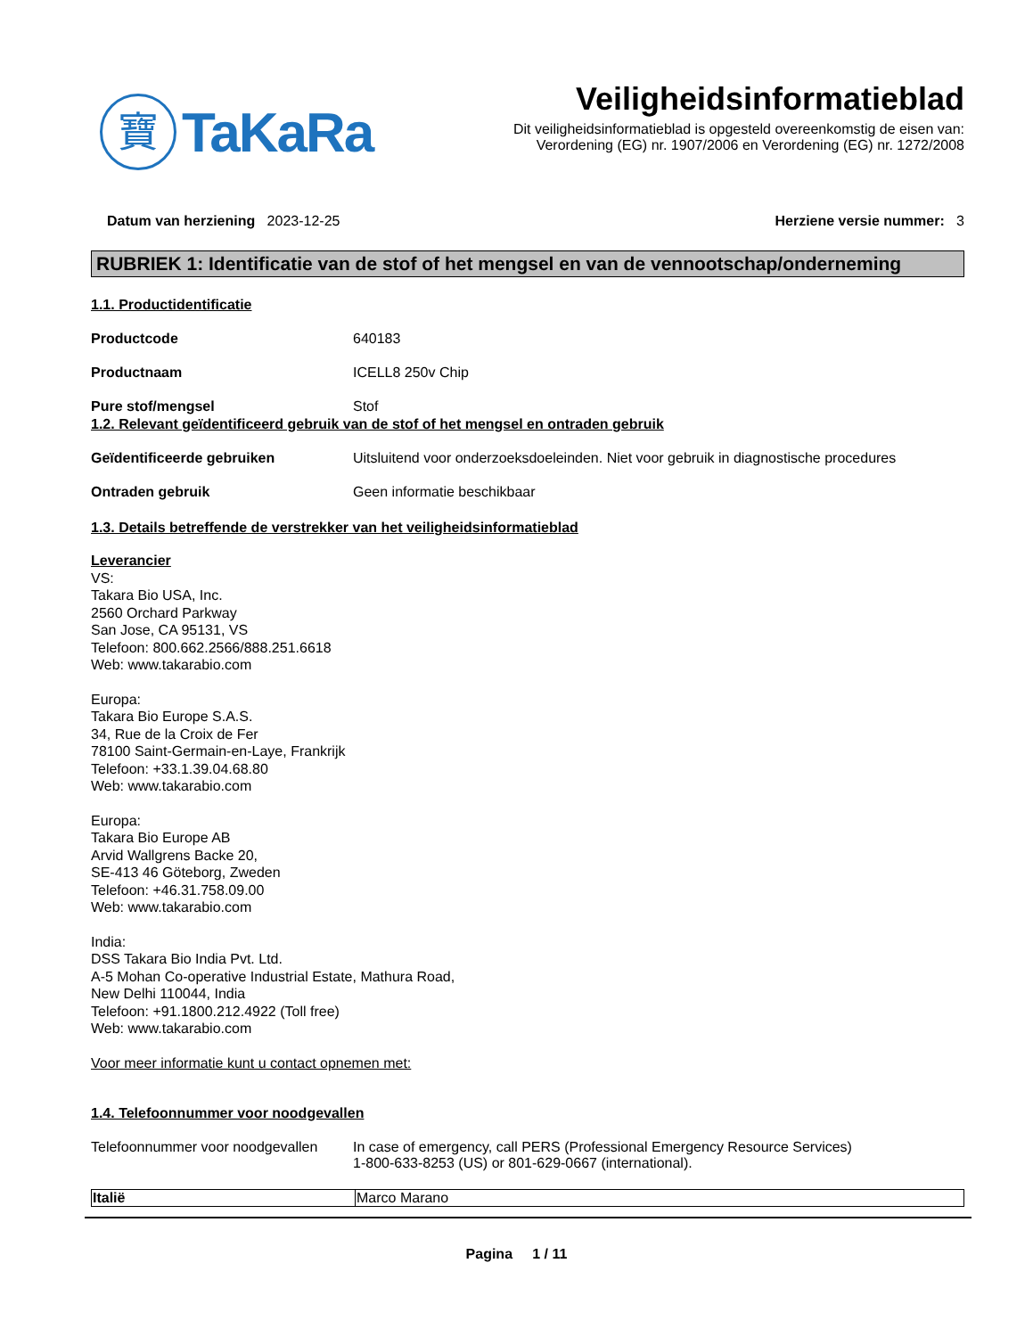寶
TaKaRa
Veiligheidsinformatieblad
Dit veiligheidsinformatieblad is opgesteld overeenkomstig de eisen van:
Verordening (EG) nr. 1907/2006 en Verordening (EG) nr. 1272/2008
Datum van herziening 2023-12-25
Herziene versie nummer: 3
RUBRIEK 1: Identificatie van de stof of het mengsel en van de vennootschap/onderneming
1.1. Productidentificatie
Productcode 640183
Productnaam ICELL8 250v Chip
Pure stof/mengsel Stof
1.2. Relevant geïdentificeerd gebruik van de stof of het mengsel en ontraden gebruik
Geïdentificeerde gebruiken Uitsluitend voor onderzoeksdoeleinden. Niet voor gebruik in diagnostische procedures
Ontraden gebruik Geen informatie beschikbaar
1.3. Details betreffende de verstrekker van het veiligheidsinformatieblad
Leverancier
VS:
Takara Bio USA, Inc.
2560 Orchard Parkway
San Jose, CA 95131, VS
Telefoon: 800.662.2566/888.251.6618
Web: www.takarabio.com
Europa:
Takara Bio Europe S.A.S.
34, Rue de la Croix de Fer
78100 Saint-Germain-en-Laye, Frankrijk
Telefoon: +33.1.39.04.68.80
Web: www.takarabio.com
Europa:
Takara Bio Europe AB
Arvid Wallgrens Backe 20,
SE-413 46 Göteborg, Zweden
Telefoon: +46.31.758.09.00
Web: www.takarabio.com
India:
DSS Takara Bio India Pvt. Ltd.
A-5 Mohan Co-operative Industrial Estate, Mathura Road,
New Delhi 110044, India
Telefoon: +91.1800.212.4922 (Toll free)
Web: www.takarabio.com
Voor meer informatie kunt u contact opnemen met:
1.4. Telefoonnummer voor noodgevallen
Telefoonnummer voor noodgevallen
In case of emergency, call PERS (Professional Emergency Resource Services)
1-800-633-8253 (US) or 801-629-0667 (international).
| Italië | Marco Marano |
Pagina 1 / 11